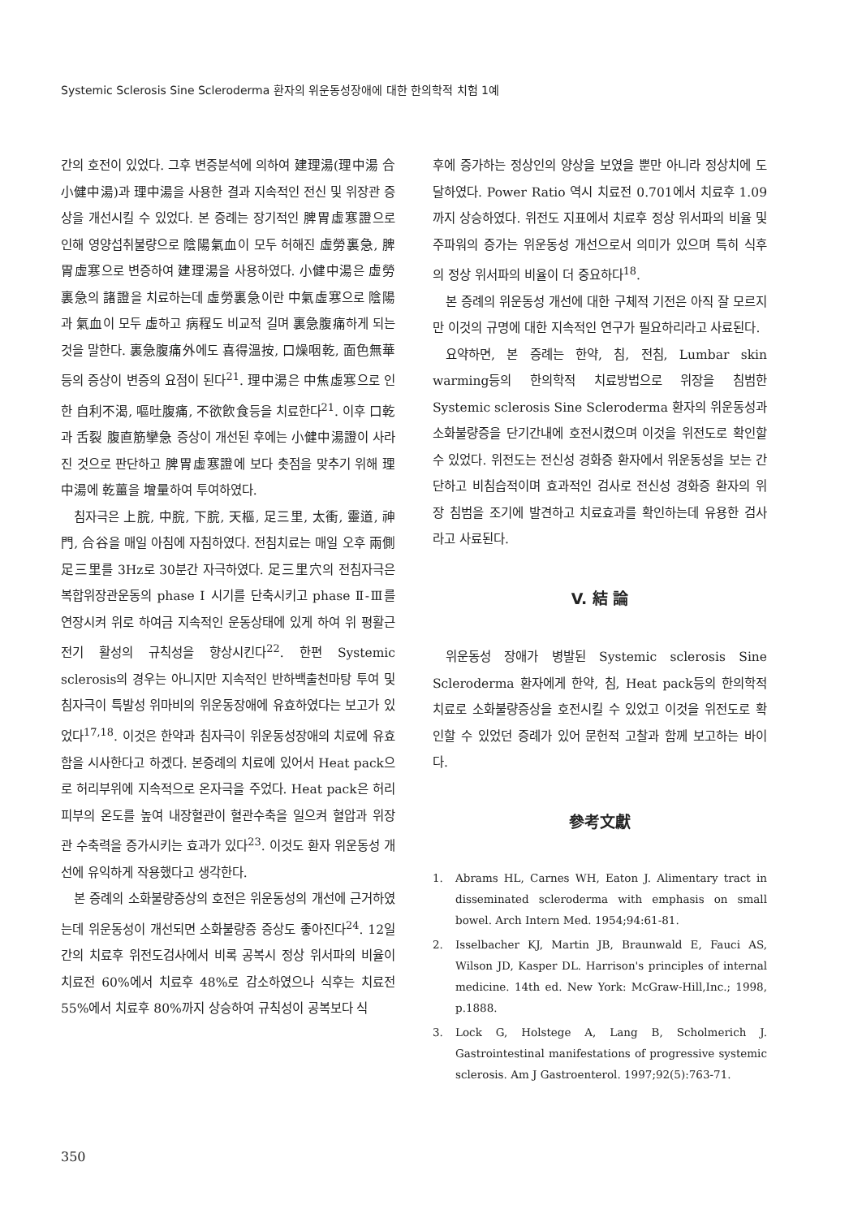Systemic Sclerosis Sine Scleroderma 환자의 위운동성장애에 대한 한의학적 치험 1예
간의 호전이 있었다. 그후 변증분석에 의하여 建理湯(理中湯 合 小健中湯)과 理中湯을 사용한 결과 지속적인 전신 및 위장관 증상을 개선시킬 수 있었다. 본 증례는 장기적인 脾胃虛寒證으로 인해 영양섭취불량으로 陰陽氣血이 모두 허해진 虛勞裏急, 脾胃虛寒으로 변증하여 建理湯을 사용하였다. 小健中湯은 虛勞裏急의 諸證을 치료하는데 虛勞裏急이란 中氣虛寒으로 陰陽과 氣血이 모두 虛하고 病程도 비교적 길며 裏急腹痛하게 되는것을 말한다. 裏急腹痛外에도 喜得溫按, 口燥咽乾, 面色無華등의 증상이 변증의 요점이 된다<sup>21</sup>. 理中湯은 中焦虛寒으로 인한 自利不渴, 嘔吐腹痛, 不欲飮食등을 치료한다<sup>21</sup>. 이후 口乾과 舌裂 腹直筋攣急 증상이 개선된 후에는 小健中湯證이 사라진 것으로 판단하고 脾胃虛寒證에 보다 촛점을 맞추기 위해 理中湯에 乾薑을 增量하여 투여하였다.
침자극은 上脘, 中脘, 下脘, 天樞, 足三里, 太衝, 靈道, 神門, 合谷을 매일 아침에 자침하였다. 전침치료는 매일 오후 兩側 足三里를 3Hz로 30분간 자극하였다. 足三里穴의 전침자극은 복합위장관운동의 phase Ⅰ 시기를 단축시키고 phase Ⅱ-Ⅲ를 연장시켜 위로 하여금 지속적인 운동상태에 있게 하여 위 평활근 전기 활성의 규칙성을 향상시킨다<sup>22</sup>. 한편 Systemic sclerosis의 경우는 아니지만 지속적인 반하백출천마탕 투여 및 침자극이 특발성 위마비의 위운동장애에 유효하였다는 보고가 있었다<sup>17,18</sup>. 이것은 한약과 침자극이 위운동성장애의 치료에 유효함을 시사한다고 하겠다. 본증례의 치료에 있어서 Heat pack으로 허리부위에 지속적으로 온자극을 주었다. Heat pack은 허리 피부의 온도를 높여 내장혈관이 혈관수축을 일으켜 혈압과 위장관 수축력을 증가시키는 효과가 있다<sup>23</sup>. 이것도 환자 위운동성 개선에 유익하게 작용했다고 생각한다.
본 증례의 소화불량증상의 호전은 위운동성의 개선에 근거하였는데 위운동성이 개선되면 소화불량증 증상도 좋아진다<sup>24</sup>. 12일간의 치료후 위전도검사에서 비록 공복시 정상 위서파의 비율이 치료전 60%에서 치료후 48%로 감소하였으나 식후는 치료전 55%에서 치료후 80%까지 상승하여 규칙성이 공복보다 식
후에 증가하는 정상인의 양상을 보였을 뿐만 아니라 정상치에 도달하였다. Power Ratio 역시 치료전 0.701에서 치료후 1.09까지 상승하였다. 위전도 지표에서 치료후 정상 위서파의 비율 및 주파워의 증가는 위운동성 개선으로서 의미가 있으며 특히 식후의 정상 위서파의 비율이 더 중요하다<sup>18</sup>.
본 증례의 위운동성 개선에 대한 구체적 기전은 아직 잘 모르지만 이것의 규명에 대한 지속적인 연구가 필요하리라고 사료된다.
요약하면, 본 증례는 한약, 침, 전침, Lumbar skin warming등의 한의학적 치료방법으로 위장을 침범한 Systemic sclerosis Sine Scleroderma 환자의 위운동성과 소화불량증을 단기간내에 호전시켰으며 이것을 위전도로 확인할 수 있었다. 위전도는 전신성 경화증 환자에서 위운동성을 보는 간단하고 비침습적이며 효과적인 검사로 전신성 경화증 환자의 위장 침범을 조기에 발견하고 치료효과를 확인하는데 유용한 검사라고 사료된다.
V. 結 論
위운동성 장애가 병발된 Systemic sclerosis Sine Scleroderma 환자에게 한약, 침, Heat pack등의 한의학적 치료로 소화불량증상을 호전시킬 수 있었고 이것을 위전도로 확인할 수 있었던 증례가 있어 문헌적 고찰과 함께 보고하는 바이다.
參考文獻
1. Abrams HL, Carnes WH, Eaton J. Alimentary tract in disseminated scleroderma with emphasis on small bowel. Arch Intern Med. 1954;94:61-81.
2. Isselbacher KJ, Martin JB, Braunwald E, Fauci AS, Wilson JD, Kasper DL. Harrison's principles of internal medicine. 14th ed. New York: McGraw-Hill,Inc.; 1998, p.1888.
3. Lock G, Holstege A, Lang B, Scholmerich J. Gastrointestinal manifestations of progressive systemic sclerosis. Am J Gastroenterol. 1997;92(5):763-71.
350